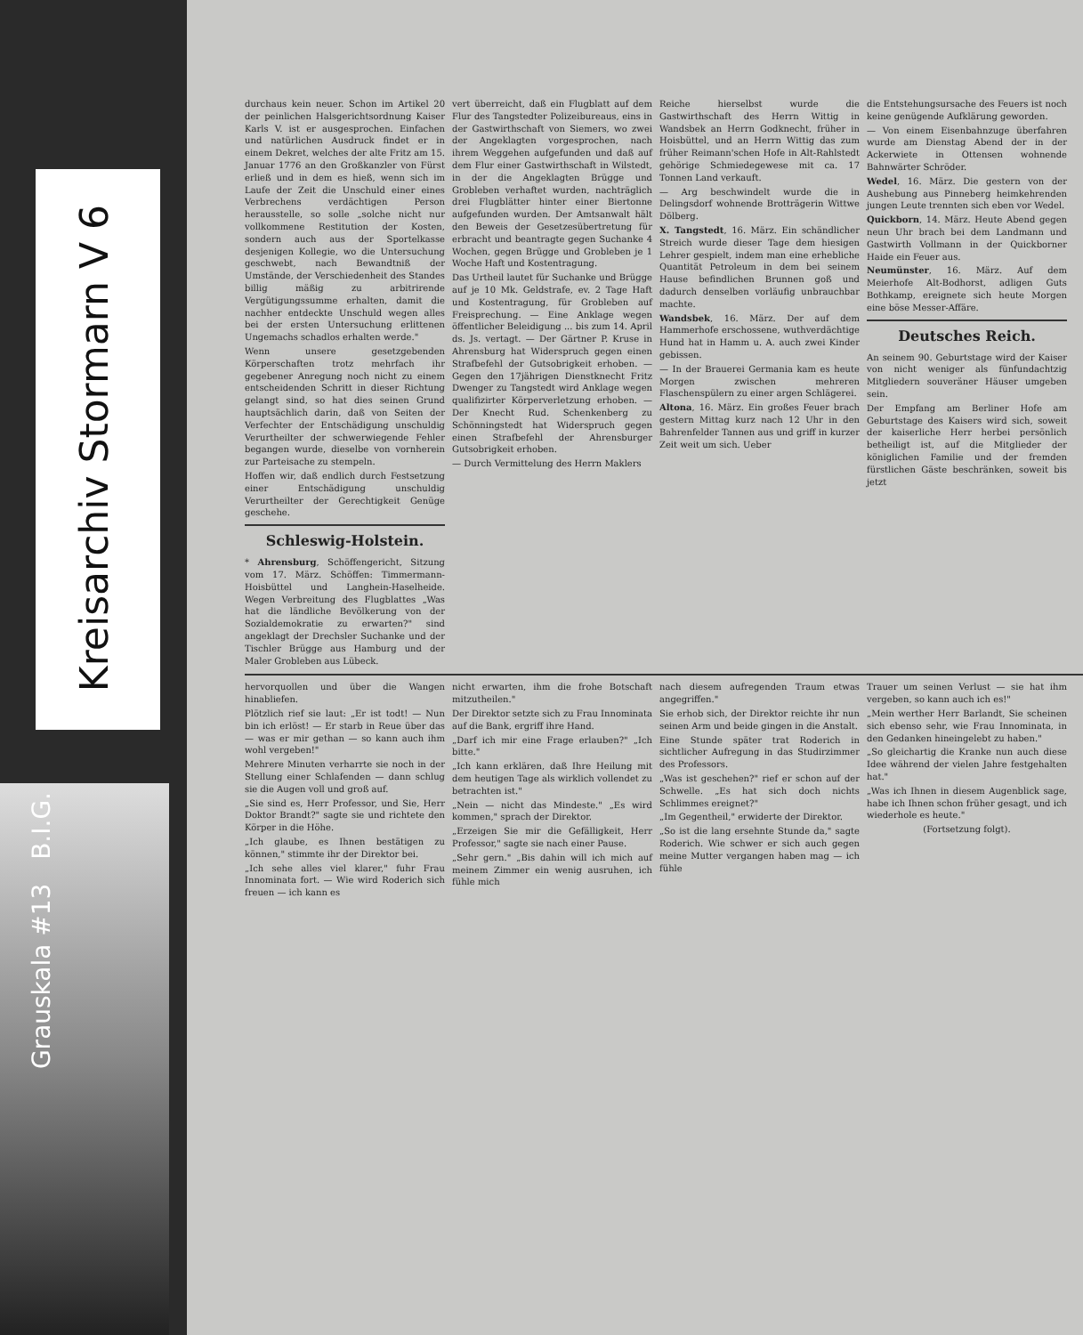Kreisarchiv Stormarn V 6
Grauskala #13 B.I.G.
durchaus kein neuer. Schon im Artikel 20 der peinlichen Halsgerichtsordnung Kaiser Karls V. ist er ausgesprochen. Einfachen und natürlichen Ausdruck findet er in einem Dekret, welches der alte Fritz am 15. Januar 1776 an den Großkanzler von Fürst erließ und in dem es hieß, wenn sich im Laufe der Zeit die Unschuld einer eines Verbrechens verdächtigen Person herausstelle, so solle „solche nicht nur vollkommene Restitution der Kosten, sondern auch aus der Sportelkasse desjenigen Kollegie, wo die Untersuchung geschwebt, nach Bewandtniß der Umstände, der Verschiedenheit des Standes billig mäßig zu arbitrirende Vergütigungssumme erhalten, damit die nachher entdeckte Unschuld wegen alles bei der ersten Untersuchung erlittenen Ungemachs schadlos erhalten werde."
Wenn unsere gesetzgebenden Körperschaften trotz mehrfach ihr gegebener Anregung noch nicht zu einem entscheidenden Schritt in dieser Richtung gelangt sind, so hat dies seinen Grund hauptsächlich darin, daß von Seiten der Verfechter der Entschädigung unschuldig Verurtheilter der schwerwiegende Fehler begangen wurde, dieselbe von vornherein zur Parteisache zu stempeln.
Hoffen wir, daß endlich durch Festsetzung einer Entschädigung unschuldig Verurtheilter der Gerechtigkeit Genüge geschehe.
Schleswig-Holstein.
* Ahrensburg, Schöffengericht, Sitzung vom 17. März. Schöffen: Timmermann-Hoisbüttel und Langhein-Haselheide. Wegen Verbreitung des Flugblattes „Was hat die ländliche Bevölkerung von der Sozialdemokratie zu erwarten?" sind angeklagt der Drechsler Suchanke und der Tischler Brügge aus Hamburg und der Maler Grobleben aus Lübeck.
vert überreicht, daß ein Flugblatt auf dem Flur des Tangstedter Polizeibureaus, eins in der Gastwirthschaft von Siemers, wo zwei der Angeklagten vorgesprochen, nach ihrem Weggehen aufgefunden und daß auf dem Flur einer Gastwirthschaft in Wilstedt, in der die Angeklagten Brügge und Grobleben verhaftet wurden, nachträglich drei Flugblätter hinter einer Biertonne aufgefunden wurden. Der Amtsanwalt hält den Beweis der Gesetzesübertretung für erbracht und beantragte gegen Suchanke 4 Wochen, gegen Brügge und Grobleben je 1 Woche Haft und Kostentragung.
Das Urtheil lautet für Suchanke und Brügge auf je 10 Mk. Geldstrafe, ev. 2 Tage Haft und Kostentragung, für Grobleben auf Freisprechung. — Eine Anklage wegen öffentlicher Beleidigung ... bis zum 14. April ds. Js. vertagt. — Der Gärtner P. Kruse in Ahrensburg hat Widerspruch gegen einen Strafbefehl der Gutsobrigkeit erhoben. — Gegen den 17jährigen Dienstknecht Fritz Dwenger zu Tangstedt wird Anklage wegen qualifizirter Körperverletzung erhoben. — Der Knecht Rud. Schenkenberg zu Schönningstedt hat Widerspruch gegen einen Strafbefehl der Ahrensburger Gutsobrigkeit erhoben.
— Durch Vermittelung des Herrn Maklers
Reiche hierselbst wurde die Gastwirthschaft des Herrn Wittig in Wandsbek an Herrn Godknecht, früher in Hoisbüttel, und an Herrn Wittig das zum früher Reimann'schen Hofe in Alt-Rahlstedt gehörige Schmiedegewese mit ca. 17 Tonnen Land verkauft.
— Arg beschwindelt wurde die in Delingsdorf wohnende Brotträgerin Wittwe Dölberg.
X. Tangstedt, 16. März. Ein schändlicher Streich wurde dieser Tage dem hiesigen Lehrer gespielt, indem man eine erhebliche Quantität Petroleum in dem bei seinem Hause befindlichen Brunnen goß und dadurch denselben vorläufig unbrauchbar machte.
Wandsbek, 16. März. Der auf dem Hammerhofe erschossene, wuthverdächtige Hund hat in Hamm u. A. auch zwei Kinder gebissen.
— In der Brauerei Germania kam es heute Morgen zwischen mehreren Flaschenspülern zu einer argen Schlägerei.
Altona, 16. März. Ein großes Feuer brach gestern Mittag kurz nach 12 Uhr in den Bahrenfelder Tannen aus und griff in kurzer Zeit weit um sich. Ueber
die Entstehungsursache des Feuers ist noch keine genügende Aufklärung geworden.
— Von einem Eisenbahnzuge überfahren wurde am Dienstag Abend der in der Ackerwiete in Ottensen wohnende Bahnwärter Schröder.
Wedel, 16. März. Die gestern von der Aushebung aus Pinneberg heimkehrenden jungen Leute trennten sich eben vor Wedel.
Quickborn, 14. März. Heute Abend gegen neun Uhr brach bei dem Landmann und Gastwirth Vollmann in der Quickborner Haide ein Feuer aus.
Neumünster, 16. März. Auf dem Meierhofe Alt-Bodhorst, adligen Guts Bothkamp, ereignete sich heute Morgen eine böse Messer-Affäre.
Deutsches Reich.
An seinem 90. Geburtstage wird der Kaiser von nicht weniger als fünfundachtzig Mitgliedern souveräner Häuser umgeben sein.
Der Empfang am Berliner Hofe am Geburtstage des Kaisers wird sich, soweit der kaiserliche Herr herbei persönlich betheiligt ist, auf die Mitglieder der königlichen Familie und der fremden fürstlichen Gäste beschränken, soweit bis jetzt
hervorquollen und über die Wangen hinabliefen.
Plötzlich rief sie laut: „Er ist todt! — Nun bin ich erlöst! — Er starb in Reue über das — was er mir gethan — so kann auch ihm wohl vergeben!"
Mehrere Minuten verharrte sie noch in der Stellung einer Schlafenden — dann schlug sie die Augen voll und groß auf.
„Sie sind es, Herr Professor, und Sie, Herr Doktor Brandt?" sagte sie und richtete den Körper in die Höhe.
„Ich glaube, es Ihnen bestätigen zu können," stimmte ihr der Direktor bei.
„Ich sehe alles viel klarer," fuhr Frau Innominata fort. — Wie wird Roderich sich freuen — ich kann es
nicht erwarten, ihm die frohe Botschaft mitzutheilen."
Der Direktor setzte sich zu Frau Innominata auf die Bank, ergriff ihre Hand.
„Darf ich mir eine Frage erlauben?" „Ich bitte."
„Ich kann erklären, daß Ihre Heilung mit dem heutigen Tage als wirklich vollendet zu betrachten ist."
„Nein — nicht das Mindeste." „Es wird kommen," sprach der Direktor.
„Erzeigen Sie mir die Gefälligkeit, Herr Professor," sagte sie nach einer Pause.
„Sehr gern." „Bis dahin will ich mich auf meinem Zimmer ein wenig ausruhen, ich fühle mich
nach diesem aufregenden Traum etwas angegriffen."
Sie erhob sich, der Direktor reichte ihr nun seinen Arm und beide gingen in die Anstalt.
Eine Stunde später trat Roderich in sichtlicher Aufregung in das Studirzimmer des Professors.
„Was ist geschehen?" rief er schon auf der Schwelle. „Es hat sich doch nichts Schlimmes ereignet?"
„Im Gegentheil," erwiderte der Direktor.
„So ist die lang ersehnte Stunde da," sagte Roderich. Wie schwer er sich auch gegen meine Mutter vergangen haben mag — ich fühle
Trauer um seinen Verlust — sie hat ihm vergeben, so kann auch ich es!"
„Mein werther Herr Barlandt, Sie scheinen sich ebenso sehr, wie Frau Innominata, in den Gedanken hineingelebt zu haben."
„So gleichartig die Kranke nun auch diese Idee während der vielen Jahre festgehalten hat."
„Was ich Ihnen in diesem Augenblick sage, habe ich Ihnen schon früher gesagt, und ich wiederhole es heute."
(Fortsetzung folgt).